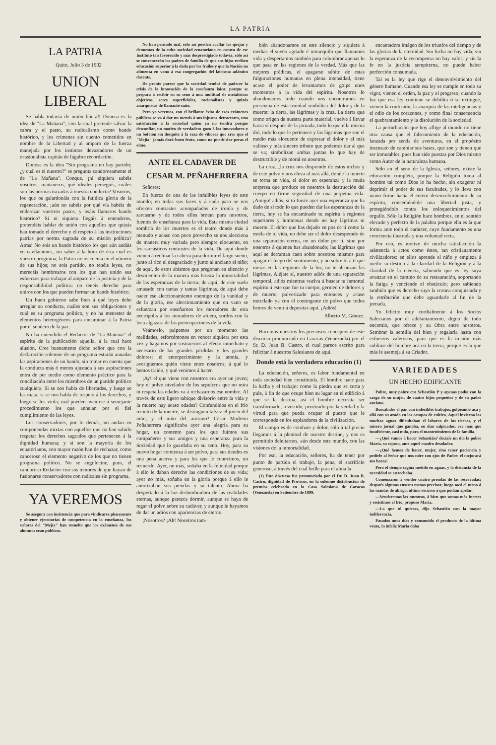LA PATRIA
LA PATRIA
Quito, Julio 3 de 1902
UNION LIBERAL
Se habla todavía de unión liberal! Donosa es la idea de "La Mañana", con la cual pretende salvar la cabra y el pasto, su radicalismo como bando histórico, y los crímenes sin cuento cometidos en nombre de la Libertad y al amparo de la fuerza manejada por los instintos devastadores de un ocasionalista capitán de lúgubre recordación.
Donosa es la idea "Sin programa no hay partido; ¿y cuál es el nuestro?" se pregunta candorosamente el de "La Mañana". Conque, ¡ni siquiera sabéis vosotros, mañaneros, qué ideales perseguís, cuáles son las normas trazadas á vuestra conducta? Vosotros, los que os galardonáis con la fatídica gloria de la regeneración, ¡aún no sabéis por qué vía habéis de enderezar vuestros pasos, y osáis llamaros bando histórico? Si ni siquiera llegáis á entenderos, pretendéis hablar de unión con aquellos que quizás han tomado el derecho y el respeto á las instituciones patrias por norma sagrada de su misión política? Atrás! No sois un bando histórico los que aún andáis en cavilaciones, sin saber á la hora de ésta cual es vuestro programa; la Patria no os cuenta en el número de sus hijos; no sois partido, no tenéis leyes, no merecéis hombrearos con los que han unido sus esfuerzos para trabajar al amparo de la justicia y de la responsabilidad política: no tenéis derecho para uniros con los que pueden formar un bando histórico.
Un buen gobierno sabe bien á qué leyes debe arreglar su conducta, cuáles son sus obligaciones y cuál es su programa político, y no ha menester de elementos heterogéneos para encaminar á la Patria por el sendero de la paz.
No ha entendido el Redactor de "La Mañana" el espíritu de la publicación aquella, á la cual hace alusión. Cree buenamente dicho señor que con la declaración solemne de un programa estarán aunadas las aspiraciones de un bando, sin tomar en cuenta que la conducta más ó menos ajustada á sus aspiraciones entra de por medio como elemento práctico para la conciliación entre los miembros de un partido político cualquiera. Si se nos habla de libertades, y luego se las mata; si se nos habla de respeto á los derechos, y luego se los viola; mal pueden avenirse á semejante procedimiento los que anhelan por el fiel cumplimiento de las leyes.
Los conservadores, por lo demás, no andan en componendas mixtas con aquellos que no han sabido respetar los derechos sagrados que pertenecen á la dignidad humana; y si son la mayoría de los ecuatorianos, con mayor razón han de rechazar, como canceroso el elemento negativo de los que no tienen programa político. No se engolocine, pues, el candoroso Redactor con sus temores de que hayan de fusionarse conservadores con radicales sin programa.
YA VEREMOS
Se asegura con insistencia que para vindicarse plenamente y obtener ejecutorias de competencia en la enseñanza, los señores del "Mejía" han resuelto que los exámenes de sus alumnos sean públicos.
No han pensado mal, sólo así pueden acallar las quejas y denuestos de la culta sociedad ecuatoriana en contra de ese Instituto tan favorecido y más desprestigiado todavía; sólo así se convencerán los padres de familia de que sus hijos reciben educación superior á la dada por los frailes y que la Nación no alimenta en vano á esa congregación del laicismo adámico docente.
De pronto parece que la sociedad tendrá de padecer la crisis de la innovación de la enseñanza laica; porque se prepara á recibir en su seno á una multitud de metafísicos objetivos, seres superficiales, racionalistas y quizás anarquistas de flamante cuño.
Pero ya veremos, con el brillante éxito de esos exámenes públicos se va á dar un mentís á sus injustos detractores, una satisfacción á la sociedad quien ya no tendrá porque desconfiar, un motivo de verdadero gozo á los innovadores y un bofetón sin desquite á la raza de víboras que cree que el "Mejía" jamás dará buen fruto, como no puede dar peras el olmo.
ANTE EL CADAVER DE
CESAR M. PEÑAHERRERA
Señores:
En fuerza de una de las infalibles leyes de este mundo; en todas sus faces y á cada paso se nos ofrecen contrastes acompañados de ironía y de sarcasmo y de todos ellos brotan para nosotros, fuentes de enseñanza para la vida. Esta misma ciudad sombría de los muertos es el teatro donde más á menudo y acaso con poco provecho se nos alecciona de manera muy variada pero siempre elocuente, en los sarcásticos contrastes de la vida. De aquí donde vienen á reclinar la cabeza para dormir el largo sueño, junto al rico el desgraciado y junto al anciano el niño; de aquí, de estos abismos que pregonan en silencio y desmienten de la manera más brusca la inmortalidad de las esperanzas de la tierra; de aquí, de este suelo amasado con tantas y tantas lágrimas, de aquí debe nacer ese aleccionamiento enemigo de la vanidad y de la gloria, ese aleccionamiento que en vano se esfuerzan por enseñarnos los moradores de esta necrópolis á los moradores de afuera, sordos con la loca algazara de las preocupaciones de la vida.
Veámoslo, palpemos por un momento las realidades, esforcémonos en vencer siquiera por esta vez y hagamos por sustraernos al efecto inmediato y necesario de las grandes pérdidas y los grandes dolores: el entorpecimiento y la atonía, y averigüemos quién viene entre nosotros; á qué lo hemos traido, y qué venimos á hacer.
¡Ay! el que viene con nosotros era ayer un joven; hoy el polvo nivelador de los sepulcros que no mira ni respeta las edades va á rechazarnos ese nombre. Al través de este ligero tabique divisorio entre la vida y la muerte hay acaso edades? Confundidos en el frío recinto de la muerte, se distinguen talvez el joven del niño, y el niño del anciano? César Modesto Peñaherrera significaba ayer una alegría para su hogar, un contento para los que fuimos sus compañeros y sus amigos y una esperanza para la Sociedad que lo guardaba en su seno. Hoy, para su nuevo hogar comienza á ser polvo, para sus deudos es una pena acerva y para los que le conocimos, un recuerdo. Ayer, no más, soñaba en la felicidad porque á ello le daban derecho las condiciones de su vida; ayer no más, soñaba en la gloria porque á ello le autorizaban sus prendas y su talento. Ahora ha despertado á la luz deslumbradora de las realidades eternas, aunque parezca dormir, aunque se haya de regar el polvo sobre su cadáver, y aunque le hayamos de dar un adiós con apariencias de eterno.
¡Nosotros? ¡Ah! Nosotros tam-
bién abandonamos en este silencio y siquiera á medias el sueño agitado é intranquilo que llamamos vida y despertamos también para columbrar apenas lo que pasa en las regiones de la verdad. Más que las mejores prédicas, el apagarse súbito de estas fulguraciones humanas en plena intensidad, tiene acaso el poder de levantarnos de golpe unos momentos á la vida del espíritu. Nosotros lo abandonamos todo cuando nos encontramos en presencia de esta trinidad simbólica del dolor y de la muerte: la tierra, las lágrimas y la cruz. La tierra que como origen de nuestra parte material, vuelve á llevar hacia sí después de la jornada, todo lo que ella misma dió, todo lo que le pertenece y las lágrimas que son el medio más elocuente de expresar el dolor y el más valioso y más sincero tributo que podemos dar al que se va; simbolizan ambas juntas lo que hay de destructible y de moral en nosotros.
La cruz....la cruz nos desprende de estos nichos y de este polvo y nos eleva al más allá, donde la muerte se torna en vida, el dolor en esperanza y la muda sorpresa que produce en nosotros la destrucción del cuerpo en firme seguridad de una perpetua vida. ¡Amigo! adiós, si tú fuiste ayer una esperanza que ha dado de sí todo lo que pueden dar las esperanzas de la tierra, hoy se ha encaminado tu espíritu á regiones superiores y luminosas donde no hay lágrimas ni muerte. El dolor que has dejado en pos de tí como la estela de tu vida, no debe ser el dolor desesperado de una separación eterna, no un dolor por tí, sino por nosotros á quienes has abandonado; las lágrimas que aquí se derraman caen sobre nosotros mismos para apagar el fuego del sentimiento, y no sobre tí: á tí que moras en las regiones de la luz, no te alcanzan las lágrimas. Aléjate sí, nuestro adiós de una separación temporal, adiós mientras vuelva á buscar tu inmortal espíritu á este que fue tu cuerpo, germen de dolores y de muerte, pulverizado para entonces y acaso mezclado ya con el contingente de polvo que todos hemos de venir á depositar aquí. ¡Adiós!
Alberto M. Gómez.
Hacemos nuestros los preciosos conceptos de este discurso pronunciado en Caracas (Venezuela) por el Sr. D. Juan B. Castro, el cual parece escrito para felicitar á nuestros Salesianos de aquí.
Donde está la verdadera educación (1)
La educación, señores, es labor fundamental en toda sociedad bien constituida. El hombre nace para la lucha y el trabajo: como la piedra que se corta y pule, á fin de que ocupe bien su lugar en el edificio á que se la destina, así el hombre necesita ser transformado, revestido, penetrado por la verdad y la virtud para que pueda ocupar el puesto que le corresponde en los esplandores de la civilización.
El campo es de combate y dolor, sólo á tal precio llegamos á la plenitud de nuestro destino, y nos es permitido deleitarnos, aún desde este mundo, con las visiones de la inmortalidad.
Por eso, la educación, señores, ha de tener por punto de partida el trabajo, la pena, el sacrificio generoso, á través del cual brille para el alma la
(1) Este discurso fue pronunciado por el Dr. D. Juan B. Castro, dignidad de Provisor, en la solemne distribución de premios celebrada en la Casa Salesiana de Caracas (Venezuela) en Setiembre de 1899.
encantadora imágen de los triunfos del tiempo y de las glorias de la eternidad. Sin lucha no hay vida; sin la esperanza de la recompensa no hay valor; y sin la fe en la justicia sempiterna, no puede haber perfección consumada.
Tal es la ley que rige el desenvolvimiento del género humano. Cuando esa ley se cumple en todo su vigor, vienen el orden, la paz y el progreso; cuando la luz que esa ley contiene se debilita ó se extingue, vienen la confusión, la anarquía de las inteligencias y el odio de los corazones, y como final consecuencia el quebrantamiento y la disolución de la sociedad.
La perturbación que hoy aflige al mundo no tiene otra causa que el falseamiento de la educación, lanzada por senda de aventuras, en el propósito insensato de cambiar sus bases, que son y tienen que ser inmutables, pues han sido puestas por Dios mismo como Autor de la naturaleza humana.
Sólo en el seno de la Iglesia, señores, existe la educación completa, porque la Religión toma al hombre tal como Dios lo ha hecho, sin exagerar ni deprimir el poder de sus facultades, y lo lleva con mano firme hacia el entero desenvolvimiento de su espíritu, concediéndole una libertad justa, y protegiéndolo contra los enloquecimientos del orgullo. Sólo la Religión hace hombres, en el sentido elevado y perfecto de la palabra porque ella es la que forma ante todo el carácter, cuyo fundamento es una conciencia ilustrada y una voluntad recta.
Por eso, es motivo de mucha satisfacción la asistencia á actos como éstos, tan cristianamente civilizadores: en ellos aprende el niño y empieza á medir su destino á la claridad de la Religión y á la claridad de la ciencia, sabiendo que es ley suya avanzar en el camino de su restauración, soportando la fatiga y venciendo el obstáculo; pero sabiendo también que es derecho suyo la corona conquistada y la retribución que debe aguardarle al fin de la jornada.
Yo felicito muy cordialmente á los Socios Salesianos por el adelantamiento, digno de todo encomio, que ofrece y su Obra entre nosotros. Sembrar la semilla del bien y regalarla hasta con esfuerzos valerosos, para que es la misión más sublime del hombre acá en la tierra, porque es la que más le asemeja á su Criador.
VARIEDADES
UN HECHO EDIFICANTE
Pobre, muy pobre era Sebastián P y apenas podía con la carga de su mujer, de cuatro hijos pequeños y de su padre anciano.
Buscábales el pan con indecibles trabajos, golpeando acá y allá con su azada en los campos de cultivo. Aquel invierno las muchas aguas dificultaban el laboreo de las tierras, y el mísero jornal que ganaba, en días salpicados, era más que insuficiente, casi nulo, para el mantenimiento de la familia.
—¿Qué vamos á hacer Sebastián? decíale un día la pobre María, su esposa, ante aquel cuadro desolador.
—¿Qué hemos de hacer, mujer, sino tener paciencia y pedirle al Señor que nos mire con ojos de Padre: él mejorará sus horas!
Pero el tiempo seguía metido en aguas, y la distancia de la necesidad se estrechaba.
Comenzaron á vender cuatro prendas de las reservadas; después algunos enseres menos precisos; luego tocó el turno á las mantas de abrigo, último recurso á que podían apelar.
—Venderemos las nuestras, á bien que somos más fuertes y resistimos el frío, propuso María.
—Lo que tú quieras, dijo Sebastián con la mayor indiferencia.
Pasados unos días y consumido el producto de la última venta, la infeliz María daba